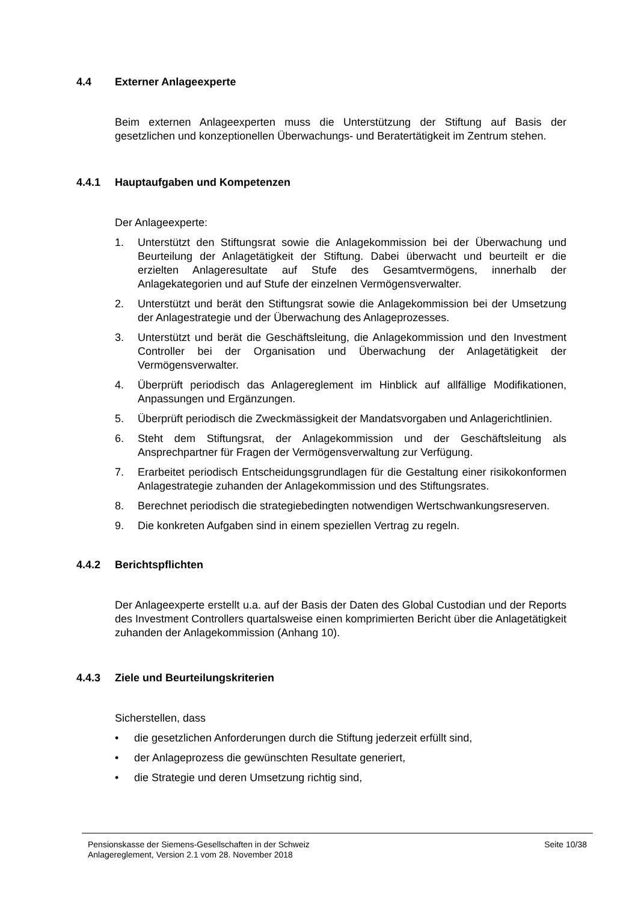4.4 Externer Anlageexperte
Beim externen Anlageexperten muss die Unterstützung der Stiftung auf Basis der gesetzlichen und konzeptionellen Überwachungs- und Beratertätigkeit im Zentrum stehen.
4.4.1 Hauptaufgaben und Kompetenzen
Der Anlageexperte:
1. Unterstützt den Stiftungsrat sowie die Anlagekommission bei der Überwachung und Beurteilung der Anlagetätigkeit der Stiftung. Dabei überwacht und beurteilt er die erzielten Anlageresultate auf Stufe des Gesamtvermögens, innerhalb der Anlagekategorien und auf Stufe der einzelnen Vermögensverwalter.
2. Unterstützt und berät den Stiftungsrat sowie die Anlagekommission bei der Umsetzung der Anlagestrategie und der Überwachung des Anlageprozesses.
3. Unterstützt und berät die Geschäftsleitung, die Anlagekommission und den Investment Controller bei der Organisation und Überwachung der Anlagetätigkeit der Vermögensverwalter.
4. Überprüft periodisch das Anlagereglement im Hinblick auf allfällige Modifikationen, Anpassungen und Ergänzungen.
5. Überprüft periodisch die Zweckmässigkeit der Mandatsvorgaben und Anlagerichtlinien.
6. Steht dem Stiftungsrat, der Anlagekommission und der Geschäftsleitung als Ansprechpartner für Fragen der Vermögensverwaltung zur Verfügung.
7. Erarbeitet periodisch Entscheidungsgrundlagen für die Gestaltung einer risikokonformen Anlagestrategie zuhanden der Anlagekommission und des Stiftungsrates.
8. Berechnet periodisch die strategiebedingten notwendigen Wertschwankungsreserven.
9. Die konkreten Aufgaben sind in einem speziellen Vertrag zu regeln.
4.4.2 Berichtspflichten
Der Anlageexperte erstellt u.a. auf der Basis der Daten des Global Custodian und der Reports des Investment Controllers quartalsweise einen komprimierten Bericht über die Anlagetätigkeit zuhanden der Anlagekommission (Anhang 10).
4.4.3 Ziele und Beurteilungskriterien
Sicherstellen, dass
• die gesetzlichen Anforderungen durch die Stiftung jederzeit erfüllt sind,
• der Anlageprozess die gewünschten Resultate generiert,
• die Strategie und deren Umsetzung richtig sind,
Pensionskasse der Siemens-Gesellschaften in der Schweiz
Anlagereglement, Version 2.1 vom 28. November 2018
Seite 10/38